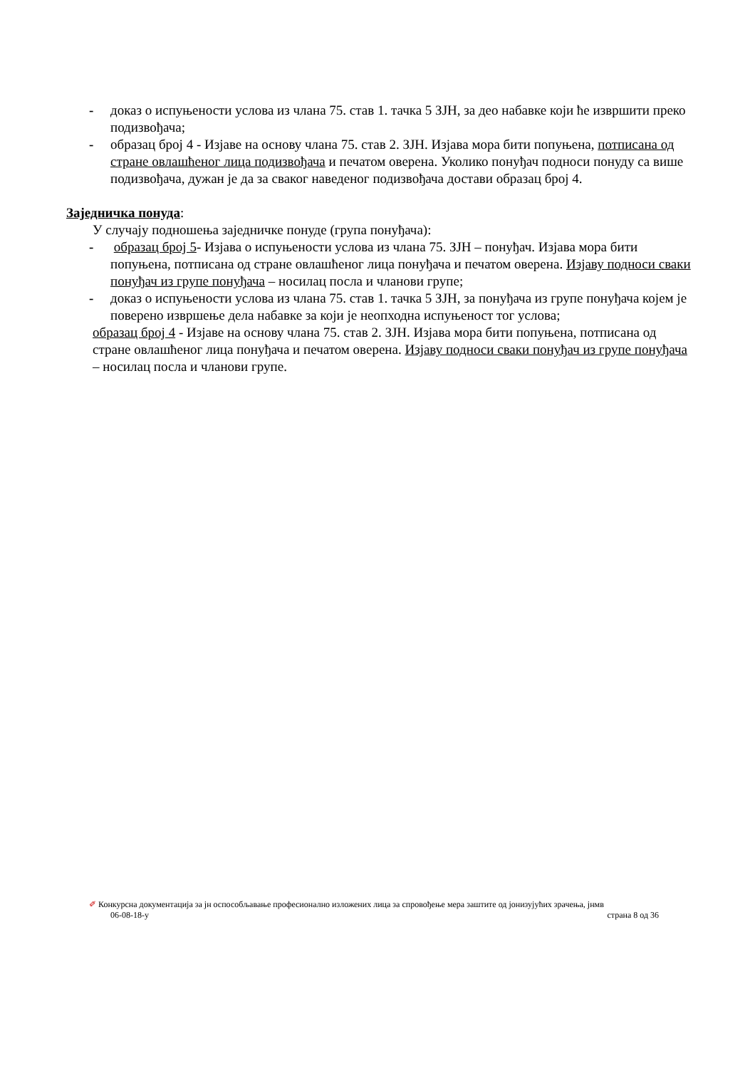- доказ о испуњености услова из члана 75. став 1. тачка 5 ЗЈН, за део набавке који ће извршити преко подизвођача;
- образац број 4 - Изјаве на основу члана 75. став 2. ЗЈН. Изјава мора бити попуњена, потписана од стране овлашћеног лица подизвођача и печатом оверена. Уколико понуђач подноси понуду са више подизвођача, дужан је да за сваког наведеног подизвођача достави образац број 4.
Заједничка понуда:
У случају подношења заједничке понуде (група понуђача):
- образац број 5- Изјава о испуњености услова из члана 75. ЗЈН – понуђач. Изјава мора бити попуњена, потписана од стране овлашћеног лица понуђача и печатом оверена. Изјаву подноси сваки понуђач из групе понуђача – носилац посла и чланови групе;
- доказ о испуњености услова из члана 75. став 1. тачка 5 ЗЈН, за понуђача из групе понуђача којем је поверено извршење дела набавке за који је неопходна испуњеност тог услова;
образац број 4 - Изјаве на основу члана 75. став 2. ЗЈН. Изјава мора бити попуњена, потписана од стране овлашћеног лица понуђача и печатом оверена. Изјаву подноси сваки понуђач из групе понуђача – носилац посла и чланови групе.
✐ Конкурсна документација за јн оспособљавање професионално изложених лица за спровођење мера заштите од јонизујућих зрачења, јнмв
06-08-18-у страна 8 од 36